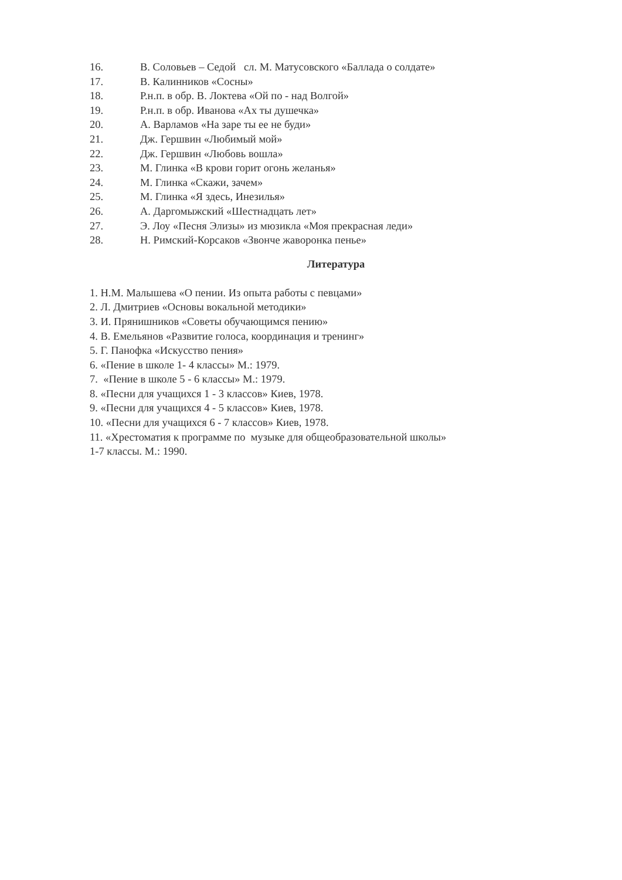16. В. Соловьев – Седой сл. М. Матусовского «Баллада о солдате»
17. В. Калинников «Сосны»
18. Р.н.п. в обр. В. Локтева «Ой по - над Волгой»
19. Р.н.п. в обр. Иванова «Ах ты душечка»
20. А. Варламов «На заре ты ее не буди»
21. Дж. Гершвин «Любимый мой»
22. Дж. Гершвин «Любовь вошла»
23. М. Глинка «В крови горит огонь желанья»
24. М. Глинка «Скажи, зачем»
25. М. Глинка «Я здесь, Инезилья»
26. А. Даргомыжский «Шестнадцать лет»
27. Э. Лоу «Песня Элизы» из мюзикла «Моя прекрасная леди»
28. Н. Римский-Корсаков «Звонче жаворонка пенье»
Литература
1. Н.М. Малышева «О пении. Из опыта работы с певцами»
2. Л. Дмитриев «Основы вокальной методики»
3. И. Прянишников «Советы обучающимся пению»
4. В. Емельянов «Развитие голоса, координация и тренинг»
5. Г. Панофка «Искусство пения»
6. «Пение в школе 1- 4 классы» М.: 1979.
7. «Пение в школе 5 - 6 классы» М.: 1979.
8. «Песни для учащихся 1 - 3 классов» Киев, 1978.
9. «Песни для учащихся 4 - 5 классов» Киев, 1978.
10. «Песни для учащихся 6 - 7 классов» Киев, 1978.
11. «Хрестоматия к программе по музыке для общеобразовательной школы»
1-7 классы. М.: 1990.